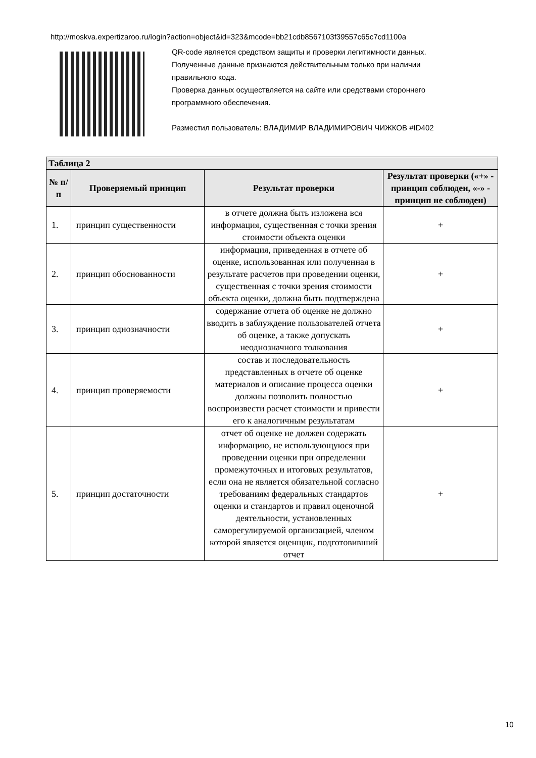http://moskva.expertizaroo.ru/login?action=object&id=323&mcode=bb21cdb8567103f39557c65c7cd1100a
QR-code является средством защиты и проверки легитимности данных.
Полученные данные признаются действительным только при наличии
правильного кода.
Проверка данных осуществляется на сайте или средствами стороннего
программного обеспечения.
Разместил пользователь: ВЛАДИМИР ВЛАДИМИРОВИЧ ЧИЖКОВ #ID402
| Таблица 2 | | | |
| --- | --- | --- | --- |
| № п/п | Проверяемый принцип | Результат проверки | Результат проверки («+» - принцип соблюден, «-» - принцип не соблюден) |
| 1. | принцип существенности | в отчете должна быть изложена вся информация, существенная с точки зрения стоимости объекта оценки | + |
| 2. | принцип обоснованности | информация, приведенная в отчете об оценке, использованная или полученная в результате расчетов при проведении оценки, существенная с точки зрения стоимости объекта оценки, должна быть подтверждена | + |
| 3. | принцип однозначности | содержание отчета об оценке не должно вводить в заблуждение пользователей отчета об оценке, а также допускать неоднозначного толкования | + |
| 4. | принцип проверяемости | состав и последовательность представленных в отчете об оценке материалов и описание процесса оценки должны позволить полностью воспроизвести расчет стоимости и привести его к аналогичным результатам | + |
| 5. | принцип достаточности | отчет об оценке не должен содержать информацию, не использующуюся при проведении оценки при определении промежуточных и итоговых результатов, если она не является обязательной согласно требованиям федеральных стандартов оценки и стандартов и правил оценочной деятельности, установленных саморегулируемой организацией, членом которой является оценщик, подготовивший отчет | + |
10